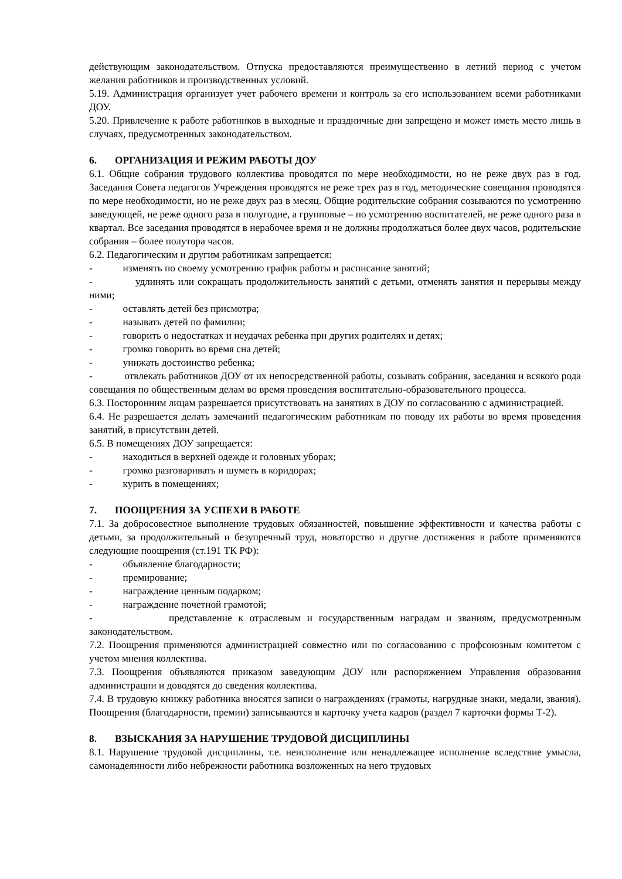действующим законодательством. Отпуска предоставляются преимущественно в летний период с учетом желания работников и производственных условий.
5.19. Администрация организует учет рабочего времени и контроль за его использованием всеми работниками ДОУ.
5.20. Привлечение к работе работников в выходные и праздничные дни запрещено и может иметь место лишь в случаях, предусмотренных законодательством.
6. ОРГАНИЗАЦИЯ И РЕЖИМ РАБОТЫ ДОУ
6.1. Общие собрания трудового коллектива проводятся по мере необходимости, но не реже двух раз в год. Заседания Совета педагогов Учреждения проводятся не реже трех раз в год, методические совещания проводятся по мере необходимости, но не реже двух раз в месяц. Общие родительские собрания созываются по усмотрению заведующей, не реже одного раза в полугодие, а групповые – по усмотрению воспитателей, не реже одного раза в квартал. Все заседания проводятся в нерабочее время и не должны продолжаться более двух часов, родительские собрания – более полутора часов.
6.2. Педагогическим и другим работникам запрещается:
- изменять по своему усмотрению график работы и расписание занятий;
- удлинять или сокращать продолжительность занятий с детьми, отменять занятия и перерывы между ними;
- оставлять детей без присмотра;
- называть детей по фамилии;
- говорить о недостатках и неудачах ребенка при других родителях и детях;
- громко говорить во время сна детей;
- унижать достоинство ребенка;
- отвлекать работников ДОУ от их непосредственной работы, созывать собрания, заседания и всякого рода совещания по общественным делам во время проведения воспитательно-образовательного процесса.
6.3. Посторонним лицам разрешается присутствовать на занятиях в ДОУ по согласованию с администрацией.
6.4. Не разрешается делать замечаний педагогическим работникам по поводу их работы во время проведения занятий, в присутствии детей.
6.5. В помещениях ДОУ запрещается:
- находиться в верхней одежде и головных уборах;
- громко разговаривать и шуметь в коридорах;
- курить в помещениях;
7. ПООЩРЕНИЯ ЗА УСПЕХИ В РАБОТЕ
7.1. За добросовестное выполнение трудовых обязанностей, повышение эффективности и качества работы с детьми, за продолжительный и безупречный труд, новаторство и другие достижения в работе применяются следующие поощрения (ст.191 ТК РФ):
- объявление благодарности;
- премирование;
- награждение ценным подарком;
- награждение почетной грамотой;
- представление к отраслевым и государственным наградам и званиям, предусмотренным законодательством.
7.2. Поощрения применяются администрацией совместно или по согласованию с профсоюзным комитетом с учетом мнения коллектива.
7.3. Поощрения объявляются приказом заведующим ДОУ или распоряжением Управления образования администрации и доводятся до сведения коллектива.
7.4. В трудовую книжку работника вносятся записи о награждениях (грамоты, нагрудные знаки, медали, звания). Поощрения (благодарности, премии) записываются в карточку учета кадров (раздел 7 карточки формы Т-2).
8. ВЗЫСКАНИЯ ЗА НАРУШЕНИЕ ТРУДОВОЙ ДИСЦИПЛИНЫ
8.1. Нарушение трудовой дисциплины, т.е. неисполнение или ненадлежащее исполнение вследствие умысла, самонадеянности либо небрежности работника возложенных на него трудовых